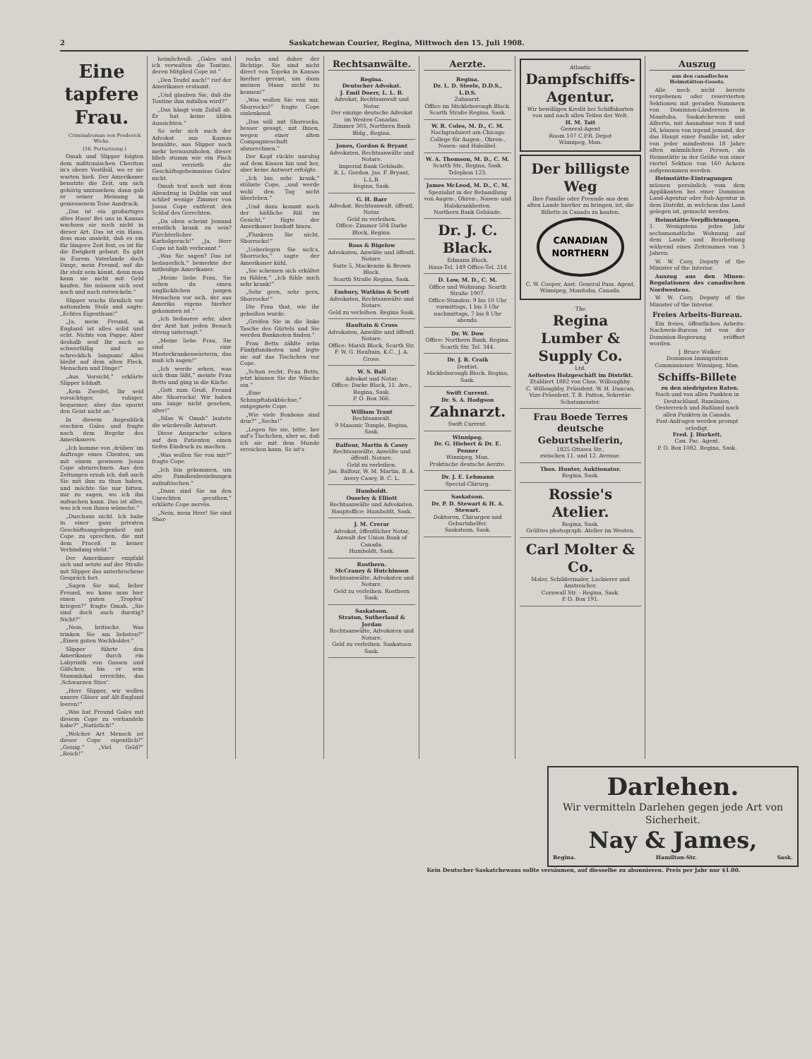2 Saskatchewan Courier, Regina, Mittwoch den 15. Juli 1908.
Eine tapfere Frau.
Criminalroman von Frederick Wicks.
(16. Fortsetzung.)
Omah und Slipper folgten dem mißtrauischen Cheriton in's obere Vestibül, wo er sie warten hieß. Der Amerikaner benutzte die Zeit, um sich gehörig umzusehen; dann gab er seiner Meinung in gemessenem Tone Ausdruck.
„Das ist ein großartiges altes Haus! Bei uns in Kansas wachsen sie noch nicht in dieser Art. Das ist ein Haus, dem man ansieht, daß es ein für längere Zeit fest, es ist für die Ewigkeit gebaut. Es gibt in Eurem Vaterlande doch Dinge, mein Freund, auf die Ihr stolz sein könnt, denn man kann sie nicht mit Geld kaufen. Sie müssen sich erst nach und nach entwickeln.“
Slipper wuchs förmlich vor nationalem Stolz und sagte: „Echtes Eigenthum!“
„Ja, mein Freund, in England ist alles solid und echt. Nichts von Pappe. Aber deshalb seid Ihr auch so schwerfällig und so schrecklich langsam! Alles bleibt auf dem alten Fleck, Menschen und Dinge!“
„Aus Vorsicht,“ erklärte Slipper lebhaft.
„Kein Zweifel, Ihr seid vorsichtiger, ruhiger, bequemer, aber das spornt den Geist nicht an.“
In diesem Augenblick erschien Gales und fragte nach dem Begehr des Amerikaners.
„Ich komme von ‚drüben‘ im Auftrage eines Clienten, um mit einem gewissen Josua Cope abzurechnen. Aus den Zeitungen ersah ich, daß auch Sie mit ihm zu thun haben, und möchte Sie nur bitten, mir zu sagen, wo ich ihn aufsuchen kann. Das ist alles, was ich von Ihnen wünsche.“
„Durchaus nicht. Ich habe in einer ganz privaten Geschäftsangelegenheit mit Cope zu sprechen, die mit dem Proceß in keiner Verbindung steht.“
Der Amerikaner empfahl sich und setzte auf der Straße mit Slipper das unterbrochene Gespräch fort.
„Sagen Sie mal, lieber Freund, wo kann man hier einen guten ‚Tropfen‘ kriegen?“ fragte Omah. „Sie sind doch auch durstig? Nicht?“
„Nein, britische. Was trinken Sie am liebsten?“ „Einen guten Wachholder.“
Slipper führte den Amerikaner durch ein Labyrinth von Gassen und Gäßchen, bis er sein Stammlokal erreichte, das ‚Schwarzen Stier‘.
„Herr Slipper, wir wollen unsere Gläser auf Alt-England leeren!“
„Was hat Freund Gales mit diesem Cope zu verhandeln habe?“ „Natürlich!“
„Welcher Art Mensch ist dieser Cope eigentlich?“ „Geizig.“ „Viel Geld?“ „Reich!“
heimlichvoll: „Gales und ich verwalten die Tontine, deren Mitglied Cope ist.“
„Den Teufel auch!“ rief der Amerikaner erstaunt.
„Und glauben Sie, daß die Tontine ihm zufallen wird?“
„Das hängt vom Zufall ab. Er hat keine üblen Aussichten.“
So sehr sich auch der Advokat aus Kansas bemühte, aus Slipper noch mehr herauszuholen, dieser blieb stumm wie ein Fisch und verrieth die Geschäftsgeheimnisse Gales' nicht.
Omah traf noch mit dem Abendzug in Dublin ein und schlief wenige Zimmer von Josua Cope entfernt den Schlaf des Gerechten.
„Da oben scheint Jemand ernstlich krank zu sein? Fürchterlicher Karbolgeruch!“ „Ja, Herr Cope ist halb verbrannt.“
„Was Sie sagen? Das ist bedauerlich,“ bemerkte der mitleidige Amerikaner.
„Meine liebe Frau, Sie sehen da einen unglücklichen jungen Menschen vor sich, der aus Amerika eigens hierher gekommen ist.“
„Ich bedauere sehr, aber der Arzt hat jeden Besuch streng untersagt.“
„Meine liebe Frau, Sie sind eine Musterkrankenwärterin, das muß ich sagen!“
„Ich werde sehen, was sich thun läßt,“ meinte Frau Betts und ging in die Küche.
„Gott zum Gruß, Freund Abe Shorrocks! Wir haben uns lange nicht gesehen, alter!“
„Silas W. Omah“ lautete die würdevolle Antwort.
Diese Ansprache schien auf den Patienten einen tiefen Eindruck zu machen.
„Was wollen Sie von mir?“ fragte Cope.
„Ich bin gekommen, um alte Familienbeziehungen aufzufrischen.“
„Dann sind Sie an den Unrechten gerathen,“ erklärte Cope nervös.
„Nein, mein Herr! Sie sind Shor-
rocks und daher der Richtige. Sie sind nicht direct von Topeka in Kansas hierher gereist, um dann meinen Mann nicht zu kennen!“
„Was wollen Sie von mir, Shorrocks?“ fragte Cope einlenkend.
„Das will mit Shorrocks, besser gesagt, mit Ihnen, wegen einer alten Compagnieschaft abzurechnen.“
Der Kopf rückte unruhig auf dem Kissen hin und her, aber keine Antwort erfolgte.
„Ich bin sehr krank,“ stöhnte Cope, „und werde wohl den Tag nicht überleben.“
„Und dazu kommt noch der häßliche Riß im Gesicht,“ fügte der Amerikaner boshaft hinzu.
„Flunkern Sie nicht, Shorrocks!“
„Ueberlegen Sie sich's, Shorrocks,“ sagte der Amerikaner kühl.
„Sie scheinen sich erkältet zu fühlen.“ „Ich fühle mich sehr krank!“
„Sehr gern, sehr gern, Shorrocks!“
Die Frau that, wie ihr geheißen wurde.
„Greifen Sie in die linke Tasche des Gürtels und Sie werden Banknoten finden.“
Frau Betts zählte zehn Fünfpfundnoten und legte sie auf das Tischchen vor Cope.
„Schon recht, Frau Betts, jetzt können Sie die Wäsche ein.“
„Eine Schnupftabakbüchse,“ entgegnete Cope.
„Wie viele Bonbons sind drin?“ „Sechs!“
„Legen Sie sie, bitte, her auf's Tischchen, aber so, daß ich sie mit dem Munde erreichen kann. So ist's
Rechtsanwälte.
Regina.
Deutscher Advokat.
J. Emil Doerr, L. L. B.
Advokat, Rechtsanwalt und Notar.
Der einzige deutsche Advokat im Westen Canadas.
Zimmer 303, Northern Bank Bldg., Regina.
Jones, Gordon & Bryant
Advokaten, Rechtsanwälte und Notare.
Imperial Bank Gebäude.
R. L. Gordon. Jas. F. Bryant, L.L.B.
Regina, Sask.
G. H. Barr
Advokat, Rechtsanwalt, öffentl. Notar.
Geld zu verleihen.
Office: Zimmer 504 Darke Block, Regina.
Ross & Bigelow
Advokaten, Anwälte und öffentl. Notare.
Suite 5, Mackenzie & Brown Block.
Scarth Straße Regina, Sask.
Embury, Watkins & Scott
Advokaten, Rechtsanwälte und Notare.
Geld zu verleihen. Regina Sask.
Haultain & Cross
Advokaten, Anwälte und öffentl. Notare.
Office: Marsh Block, Scarth Str.
F. W. G. Haultain, K.C., J. A. Cross.
W. S. Ball
Advokat und Notar.
Office: Darke Block, 11. Ave., Regina, Sask.
P. O. Box 366.
William Trant
Rechtsanwalt.
9 Masonic Temple, Regina, Sask.
Balfour, Martin & Casey
Rechtsanwälte, Anwälte und öffentl. Notare.
Geld zu verleihen.
Jas. Balfour, W. M. Martin, B. A. Avery Casey, B. C. L.
Humboldt.
Ouseley & Elliott
Rechtsanwälte und Advokaten.
Hauptoffice: Humboldt, Sask.
J. M. Crerar
Advokat, öffentlicher Notar, Anwalt der Union Bank of Canada.
Humboldt, Sask.
Rosthern.
McCraney & Hutchinson
Rechtsanwälte, Advokaten und Notare.
Geld zu verleihen. Rosthern Sask.
Saskatoon.
Straton, Sutherland & Jordan
Rechtsanwälte, Advokaten und Notare.
Geld zu verleihen. Saskatoon Sask.
Aerzte.
Regina.
Dr. L. D. Steele, D.D.S., L.D.S.
Zahnarzt.
Office im Mickleborough Block.
Scarth Straße Regina, Sask.
W. R. Coles, M. D., C. M.
Nachgraduiert am Chicago College für Augen-, Ohren-, Nasen- und Halsübel.
W. A. Thomson, M. D., C. M.
Scarth Str., Regina, Sask.
Telephon 123.
James McLeod, M. D., C. M.
Spezialist in der Behandlung von Augen-, Ohren-, Nasen- und Halskrankheiten.
Northern Bank Gebäude.
Dr. J. C. Black.
Edmann Block.
Haus-Tel. 149 Office-Tel. 214
D. Low, M. D., C. M.
Office und Wohnung: Scarth Straße 1907.
Office-Stunden: 9 bis 10 Uhr vormittags, 1 bis 3 Uhr nachmittags, 7 bis 8 Uhr abends.
Dr. W. Dow
Office: Northern Bank, Regina.
Scarth Str. Tel. 344.
Dr. J. R. Craik
Dentist.
Mickleborough Block. Regina, Sask.
Swift Current.
Dr. S. A. Hodgson
Zahnarzt.
Swift Current.
Winnipeg.
Dr. G. Hiebert & Dr. E. Penner
Winnipeg, Man.
Praktische deutsche Aerzte.
Dr. J. E. Lehmann
Special-Chirurg.
Saskatoon.
Dr. P. D. Stewart & H. A. Stewart.
Doktoren, Chirurgen und Geburtshelfer.
Saskatoon, Sask.
Atlantic
Dampfschiffs-Agentur.
Wir bewilligen Kredit bei Schiffskarten von und nach allen Teilen der Welt.
H. M. Tait
General-Agent
Room 107 C.P.R. Depot
Winnipeg, Man.
Der billigste Weg
Ihre Familie oder Freunde aus dem alten Lande hierher zu bringen, ist, die Billette in Canada zu kaufen.
CANADIAN
NORTHERN
C. W. Cooper, Asst. General Pass. Agent, Winnipeg, Manitoba, Canada.
The
Regina Lumber & Supply Co.
Ltd.
Aeltestes Holzgeschäft im Distrikt.
Etabliert 1882 von Chas. Willoughby.
C. Willoughby, Präsident. W. H. Duncan, Vize-Präsident. T. B. Patton, Sekretär-Schatzmeister.
Frau Boede Terres deutsche Geburtshelferin,
1825 Ottawa Str.,
zwischen 11. und 12. Avenue.
Thos. Hunter, Auktionator.
Regina, Sask.
Rossie's Atelier.
Regina, Sask.
Größtes photograph. Atelier im Westen.
Carl Molter & Co.
Maler, Schildermaler, Lackierer und Anstreicher.
Cornwall Str. - Regina, Sask.
P. O. Box 191.
Auszug
aus den canadischen Heimstätten-Gesetz.
Alle noch nicht bereits vergebenen oder reservierten Sektionen mit geraden Nummern von Dominion-Ländereien in Manitoba, Saskatchewan und Alberta, mit Ausnahme von 8 und 26, können von irgend jemand, der das Haupt einer Familie ist, oder von jeder mindestens 18 Jahre alten männlichen Person, als Heimstätte in der Größe von einer viertel Sektion von 160 Ackern aufgenommen werden.
Heimstätte-Eintragungen müssen persönlich vom dem Applikanten bei einer Dominion Land-Agentur oder Sub-Agentur in dem Distrikt, in welchem das Land gelegen ist, gemacht werden.
Heimstätte-Verpflichtungen. 1. Wenigstens jedes Jahr sechsmonatliche Wohnung auf dem Lande und Bearbeitung während eines Zeitraumes von 3 Jahren.
W. W. Cory, Deputy of the Minister of the Interior.
Auszug aus den Minen-Regulationen des canadischen Nordwestens.
W. W. Cory, Deputy of the Minister of the Interior.
Freies Arbeits-Bureau.
Ein freies, öffentliches Arbeits-Nachweis-Bureau ist von der Dominion-Regierung eröffnet worden.
J. Bruce Walker.
Dominion Immigration Commissioner. Winnipeg, Man.
Schiffs-Billete
zu den niedrigsten Raten.
Nach und von allen Punkten in Deutschland, Rumänien, Oesterreich und Rußland nach allen Punkten in Canada.
Post-Anfragen werden prompt erledigt.
Fred. J. Hurkett,
Can. Pac. Agent.
P. O. Box 1082. Regina, Sask.
Darlehen.
Wir vermitteln Darlehen gegen jede Art von Sicherheit.
Nay & James,
Regina. Hamilton-Str. Sask.
Kein Deutscher Saskatchewans sollte versäumen, auf diesselbe zu abonnieren. Preis per Jahr nur $1.00.